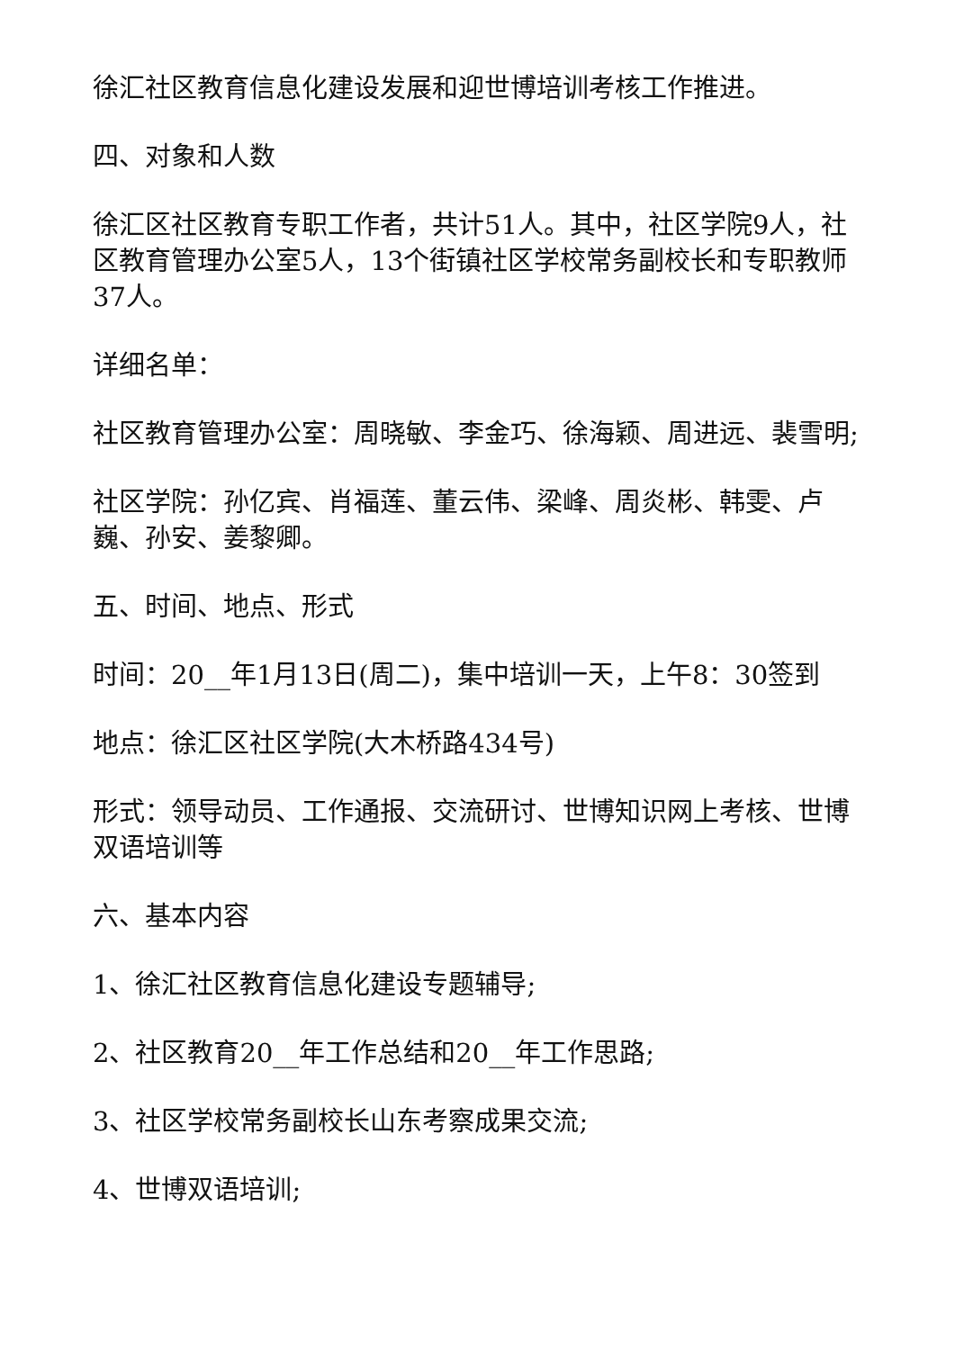徐汇社区教育信息化建设发展和迎世博培训考核工作推进。
四、对象和人数
徐汇区社区教育专职工作者，共计51人。其中，社区学院9人，社区教育管理办公室5人，13个街镇社区学校常务副校长和专职教师37人。
详细名单：
社区教育管理办公室：周晓敏、李金巧、徐海颖、周进远、裴雪明;
社区学院：孙亿宾、肖福莲、董云伟、梁峰、周炎彬、韩雯、卢巍、孙安、姜黎卿。
五、时间、地点、形式
时间：20__年1月13日(周二)，集中培训一天，上午8：30签到
地点：徐汇区社区学院(大木桥路434号)
形式：领导动员、工作通报、交流研讨、世博知识网上考核、世博双语培训等
六、基本内容
1、徐汇社区教育信息化建设专题辅导;
2、社区教育20__年工作总结和20__年工作思路;
3、社区学校常务副校长山东考察成果交流;
4、世博双语培训;